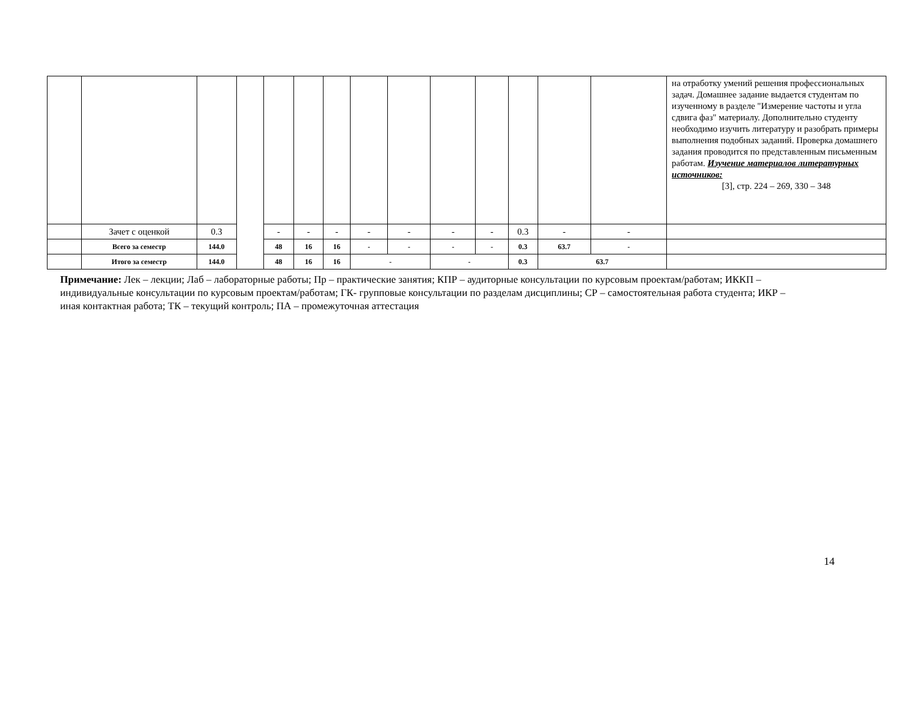| | | | | | | | | | | | | | | на отработку умений решения профессиональных задач. Домашнее задание выдается студентам по изученному в разделе "Измерение частоты и угла сдвига фаз" материалу. Дополнительно студенту необходимо изучить литературу и разобрать примеры выполнения подобных заданий. Проверка домашнего задания проводится по представленным письменным работам. Изучение материалов литературных источников: [3], стр. 224 – 269, 330 – 348 |
| | Зачет с оценкой | 0.3 | | - | - | - | - | - | - | - | 0.3 | - | - | |
| | Всего за семестр | 144.0 | | 48 | 16 | 16 | - | - | - | - | 0.3 | 63.7 | - | |
| | Итого за семестр | 144.0 | | 48 | 16 | 16 | - | | - | | 0.3 | 63.7 | | |
Примечание: Лек – лекции; Лаб – лабораторные работы; Пр – практические занятия; КПР – аудиторные консультации по курсовым проектам/работам; ИККП – индивидуальные консультации по курсовым проектам/работам; ГК- групповые консультации по разделам дисциплины; СР – самостоятельная работа студента; ИКР – иная контактная работа; ТК – текущий контроль; ПА – промежуточная аттестация
14